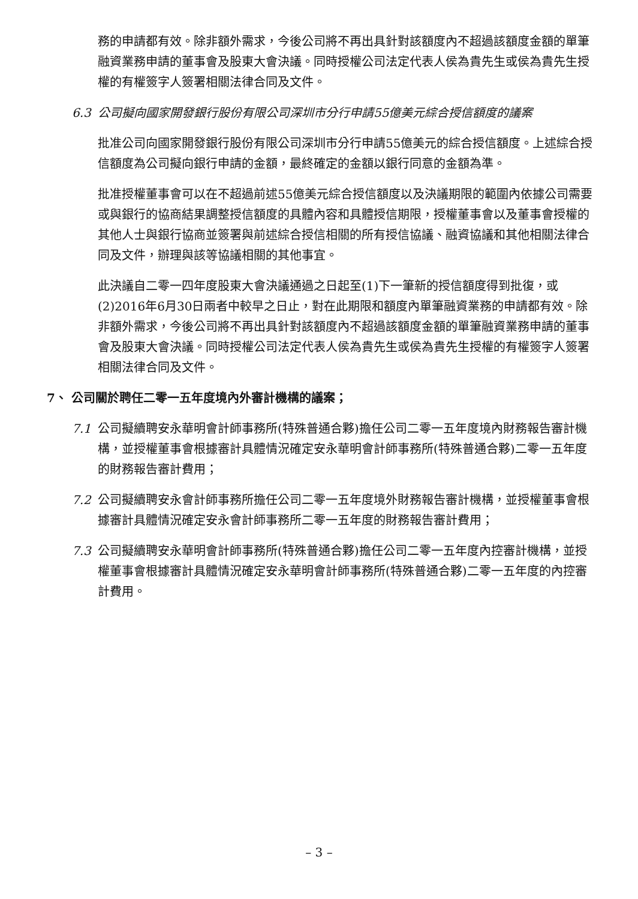務的申請都有效。除非額外需求，今後公司將不再出具針對該額度內不超過該額度金額的單筆融資業務申請的董事會及股東大會決議。同時授權公司法定代表人侯為貴先生或侯為貴先生授權的有權簽字人簽署相關法律合同及文件。
6.3 公司擬向國家開發銀行股份有限公司深圳市分行申請55億美元綜合授信額度的議案
批准公司向國家開發銀行股份有限公司深圳市分行申請55億美元的綜合授信額度。上述綜合授信額度為公司擬向銀行申請的金額，最終確定的金額以銀行同意的金額為準。
批准授權董事會可以在不超過前述55億美元綜合授信額度以及決議期限的範圍內依據公司需要或與銀行的協商結果調整授信額度的具體內容和具體授信期限，授權董事會以及董事會授權的其他人士與銀行協商並簽署與前述綜合授信相關的所有授信協議、融資協議和其他相關法律合同及文件，辦理與該等協議相關的其他事宜。
此決議自二零一四年度股東大會決議通過之日起至(1)下一筆新的授信額度得到批復，或(2)2016年6月30日兩者中較早之日止，對在此期限和額度內單筆融資業務的申請都有效。除非額外需求，今後公司將不再出具針對該額度內不超過該額度金額的單筆融資業務申請的董事會及股東大會決議。同時授權公司法定代表人侯為貴先生或侯為貴先生授權的有權簽字人簽署相關法律合同及文件。
7、 公司關於聘任二零一五年度境內外審計機構的議案；
7.1 公司擬續聘安永華明會計師事務所(特殊普通合夥)擔任公司二零一五年度境內財務報告審計機構，並授權董事會根據審計具體情況確定安永華明會計師事務所(特殊普通合夥)二零一五年度的財務報告審計費用；
7.2 公司擬續聘安永會計師事務所擔任公司二零一五年度境外財務報告審計機構，並授權董事會根據審計具體情況確定安永會計師事務所二零一五年度的財務報告審計費用；
7.3 公司擬續聘安永華明會計師事務所(特殊普通合夥)擔任公司二零一五年度內控審計機構，並授權董事會根據審計具體情況確定安永華明會計師事務所(特殊普通合夥)二零一五年度的內控審計費用。
– 3 –